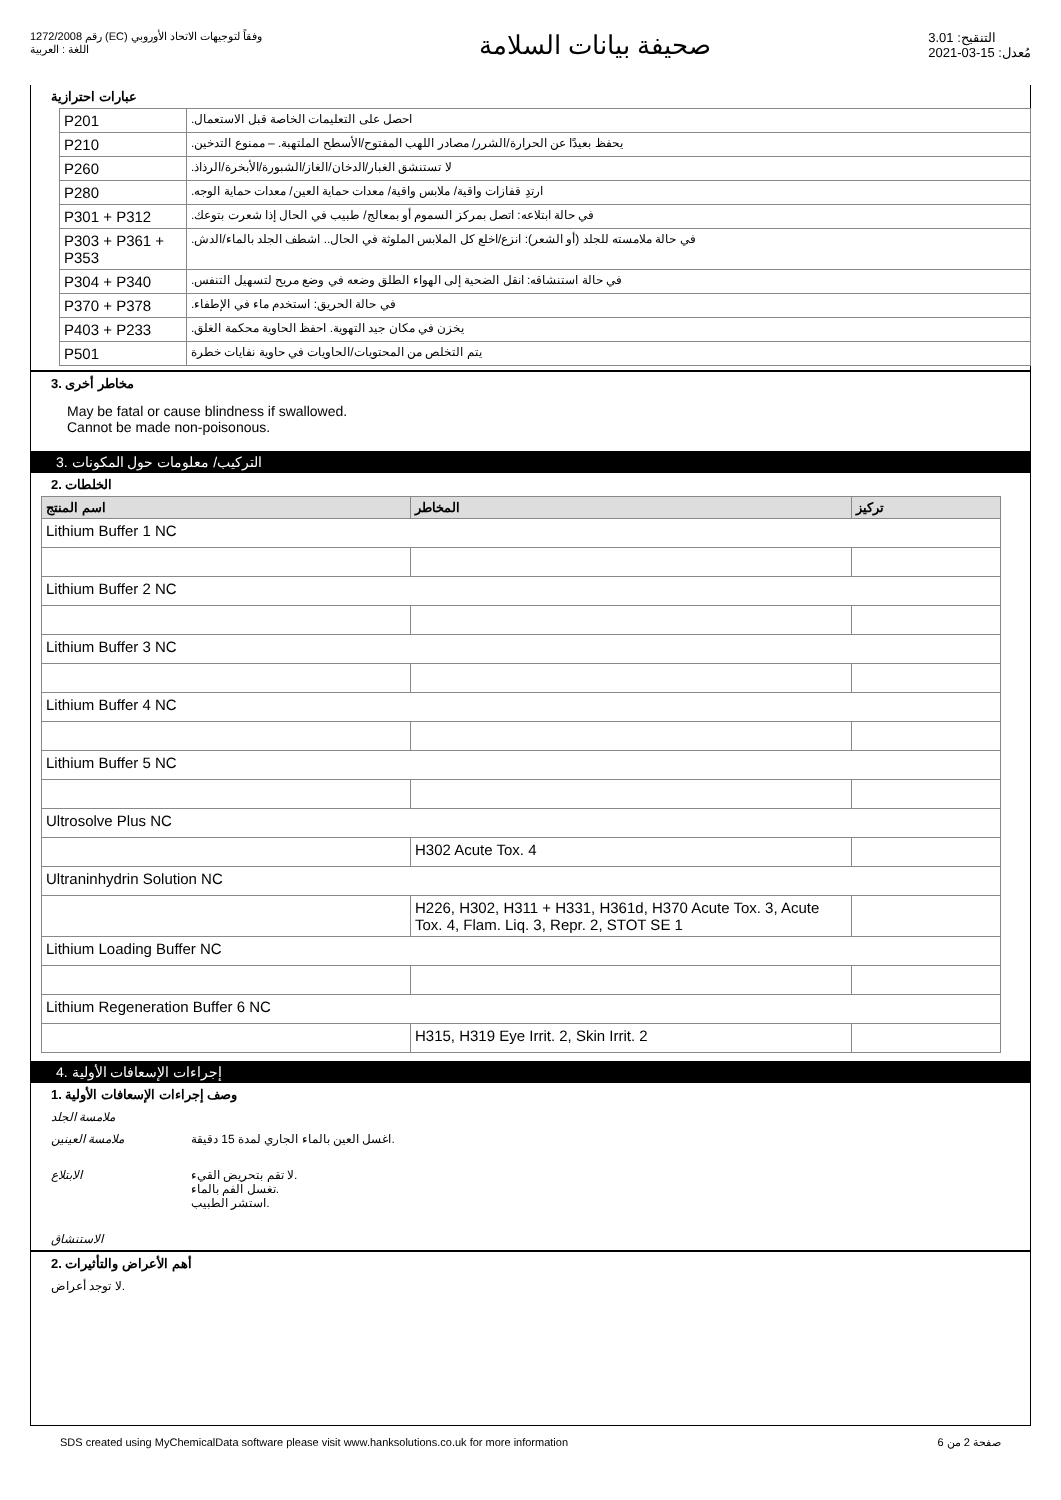رقم 1272/2008 (EC) وفقاً لتوجيهات الاتحاد الأوروبي
اللغة : العربية
صحيفة بيانات السلامة
التنقيح: 3.01
مُعدل: 15-03-2021
عبارات احترازية
| P201 | احصل على التعليمات الخاصة قبل الاستعمال. |
| P210 | يحفظ بعيدًا عن الحرارة/الشرر/ مصادر اللهب المفتوح/الأسطح الملتهبة. – ممنوع التدخين. |
| P260 | لا تستنشق الغبار/الدخان/الغاز/الشبورة/الأبخرة/الرذاذ. |
| P280 | ارتدِ قفازات واقية/ ملابس واقية/ معدات حماية العين/ معدات حماية الوجه. |
| P301 + P312 | في حالة ابتلاعه: اتصل بمركز السموم أو بمعالج/ طبيب في الحال إذا شعرت بتوعك. |
| P303 + P361 + P353 | في حالة ملامسته للجلد (أو الشعر): انزع/اخلع كل الملابس الملوثة في الحال.. اشطف الجلد بالماء/الدش. |
| P304 + P340 | في حالة استنشاقه: انقل الضحية إلى الهواء الطلق وضعه في وضع مريح لتسهيل التنفس. |
| P370 + P378 | في حالة الحريق: استخدم ماء في الإطفاء. |
| P403 + P233 | يخزن في مكان جيد التهوية. احفظ الحاوية محكمة الغلق. |
| P501 | يتم التخلص من المحتويات/الحاويات في حاوية نفايات خطرة |
3. مخاطر أخرى
May be fatal or cause blindness if swallowed.
Cannot be made non-poisonous.
3. التركيب/ معلومات حول المكونات
2. الخلطات
| اسم المنتج | المخاطر | تركيز |
| --- | --- | --- |
| Lithium Buffer 1 NC | | |
| Lithium Buffer 2 NC | | |
| Lithium Buffer 3 NC | | |
| Lithium Buffer 4 NC | | |
| Lithium Buffer 5 NC | | |
| Ultrosolve Plus NC | | |
| | H302 Acute Tox. 4 | |
| Ultraninhydrin Solution NC | | |
| | H226, H302, H311 + H331, H361d, H370 Acute Tox. 3, Acute Tox. 4, Flam. Liq. 3, Repr. 2, STOT SE 1 | |
| Lithium Loading Buffer NC | | |
| Lithium Regeneration Buffer 6 NC | | |
| | H315, H319 Eye Irrit. 2, Skin Irrit. 2 | |
4. إجراءات الإسعافات الأولية
1. وصف إجراءات الإسعافات الأولية
ملامسة الجلد
ملامسة العينين اغسل العين بالماء الجاري لمدة 15 دقيقة.
الابتلاع لا تقم بتحريض القيء.
تغسل الفم بالماء.
استشر الطبيب.
الاستنشاق
2. أهم الأعراض والتأثيرات
لا توجد أعراض.
SDS created using MyChemicalData software please visit www.hanksolutions.co.uk for more information صفحة 2 من 6